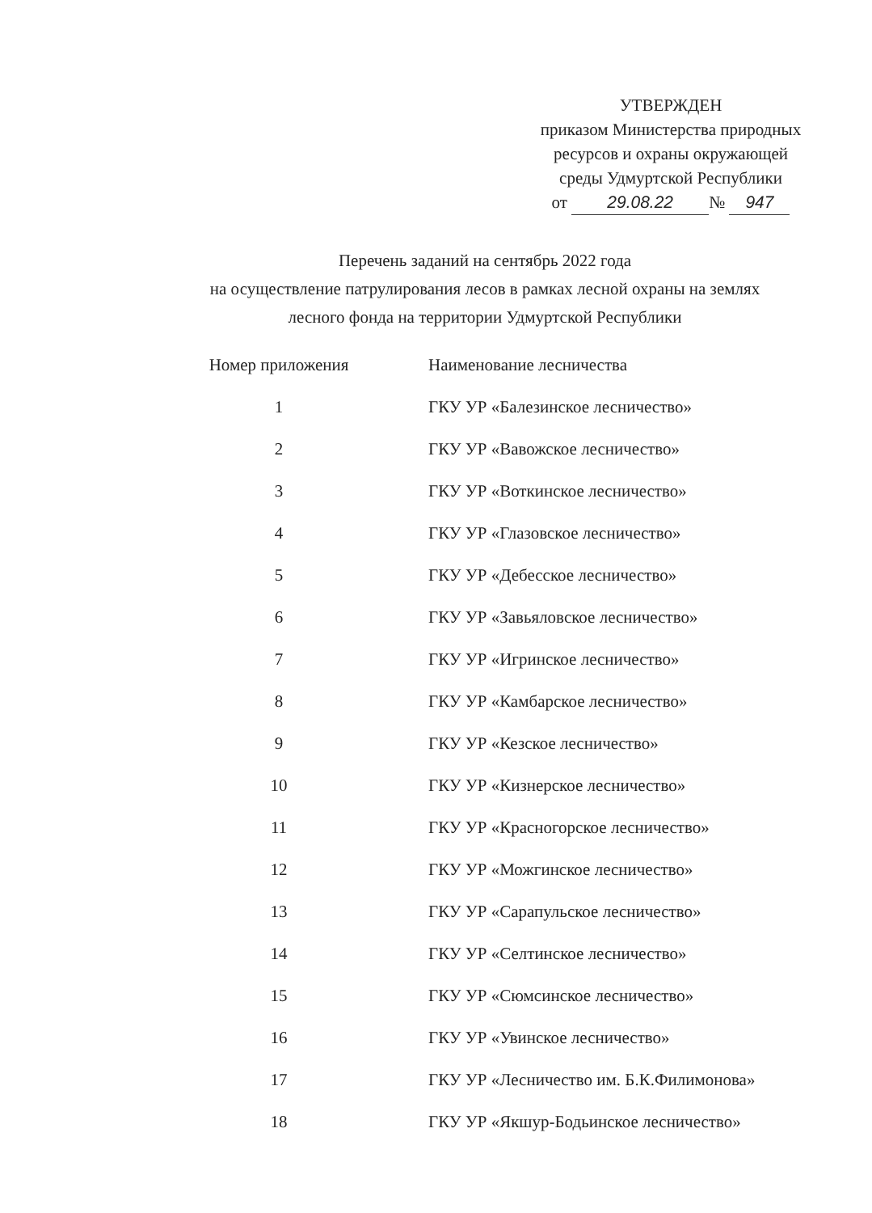УТВЕРЖДЕН
приказом Министерства природных
ресурсов и охраны окружающей
среды Удмуртской Республики
от 29.08.22 № 947
Перечень заданий на сентябрь 2022 года
на осуществление патрулирования лесов в рамках лесной охраны на землях
лесного фонда на территории Удмуртской Республики
| Номер приложения | Наименование лесничества |
| --- | --- |
| 1 | ГКУ УР «Балезинское лесничество» |
| 2 | ГКУ УР «Вавожское лесничество» |
| 3 | ГКУ УР «Воткинское лесничество» |
| 4 | ГКУ УР «Глазовское лесничество» |
| 5 | ГКУ УР «Дебесское лесничество» |
| 6 | ГКУ УР «Завьяловское лесничество» |
| 7 | ГКУ УР «Игринское лесничество» |
| 8 | ГКУ УР «Камбарское лесничество» |
| 9 | ГКУ УР «Кезское лесничество» |
| 10 | ГКУ УР «Кизнерское лесничество» |
| 11 | ГКУ УР «Красногорское лесничество» |
| 12 | ГКУ УР «Можгинское лесничество» |
| 13 | ГКУ УР «Сарапульское лесничество» |
| 14 | ГКУ УР «Селтинское лесничество» |
| 15 | ГКУ УР «Сюмсинское лесничество» |
| 16 | ГКУ УР «Увинское лесничество» |
| 17 | ГКУ УР «Лесничество им. Б.К.Филимонова» |
| 18 | ГКУ УР «Якшур-Бодьинское лесничество» |